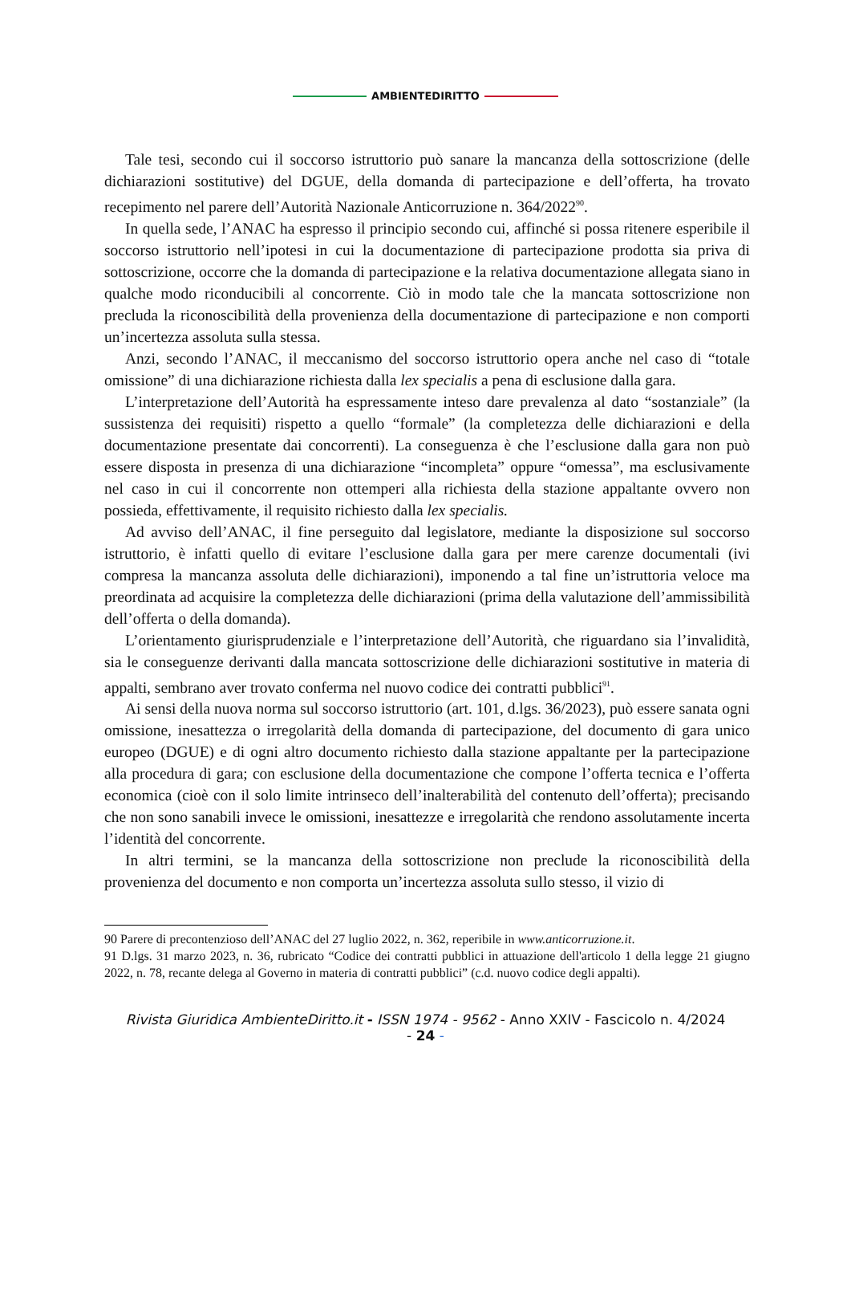AMBIENTEDIRITTO
Tale tesi, secondo cui il soccorso istruttorio può sanare la mancanza della sottoscrizione (delle dichiarazioni sostitutive) del DGUE, della domanda di partecipazione e dell’offerta, ha trovato recepimento nel parere dell’Autorità Nazionale Anticorruzione n. 364/2022<sup>90</sup>.
In quella sede, l’ANAC ha espresso il principio secondo cui, affinché si possa ritenere esperibile il soccorso istruttorio nell’ipotesi in cui la documentazione di partecipazione prodotta sia priva di sottoscrizione, occorre che la domanda di partecipazione e la relativa documentazione allegata siano in qualche modo riconducibili al concorrente. Ciò in modo tale che la mancata sottoscrizione non precluda la riconoscibilità della provenienza della documentazione di partecipazione e non comporti un’incertezza assoluta sulla stessa.
Anzi, secondo l’ANAC, il meccanismo del soccorso istruttorio opera anche nel caso di “totale omissione” di una dichiarazione richiesta dalla lex specialis a pena di esclusione dalla gara.
L’interpretazione dell’Autorità ha espressamente inteso dare prevalenza al dato “sostanziale” (la sussistenza dei requisiti) rispetto a quello “formale” (la completezza delle dichiarazioni e della documentazione presentate dai concorrenti). La conseguenza è che l’esclusione dalla gara non può essere disposta in presenza di una dichiarazione “incompleta” oppure “omessa”, ma esclusivamente nel caso in cui il concorrente non ottemperi alla richiesta della stazione appaltante ovvero non possieda, effettivamente, il requisito richiesto dalla lex specialis.
Ad avviso dell’ANAC, il fine perseguito dal legislatore, mediante la disposizione sul soccorso istruttorio, è infatti quello di evitare l’esclusione dalla gara per mere carenze documentali (ivi compresa la mancanza assoluta delle dichiarazioni), imponendo a tal fine un’istruttoria veloce ma preordinata ad acquisire la completezza delle dichiarazioni (prima della valutazione dell’ammissibilità dell’offerta o della domanda).
L’orientamento giurisprudenziale e l’interpretazione dell’Autorità, che riguardano sia l’invalidità, sia le conseguenze derivanti dalla mancata sottoscrizione delle dichiarazioni sostitutive in materia di appalti, sembrano aver trovato conferma nel nuovo codice dei contratti pubblici<sup>91</sup>.
Ai sensi della nuova norma sul soccorso istruttorio (art. 101, d.lgs. 36/2023), può essere sanata ogni omissione, inesattezza o irregolarità della domanda di partecipazione, del documento di gara unico europeo (DGUE) e di ogni altro documento richiesto dalla stazione appaltante per la partecipazione alla procedura di gara; con esclusione della documentazione che compone l’offerta tecnica e l’offerta economica (cioè con il solo limite intrinseco dell’inalterabilità del contenuto dell’offerta); precisando che non sono sanabili invece le omissioni, inesattezze e irregolarità che rendono assolutamente incerta l’identità del concorrente.
In altri termini, se la mancanza della sottoscrizione non preclude la riconoscibilità della provenienza del documento e non comporta un’incertezza assoluta sullo stesso, il vizio di
90 Parere di precontenzioso dell’ANAC del 27 luglio 2022, n. 362, reperibile in www.anticorruzione.it.
91 D.lgs. 31 marzo 2023, n. 36, rubricato “Codice dei contratti pubblici in attuazione dell'articolo 1 della legge 21 giugno 2022, n. 78, recante delega al Governo in materia di contratti pubblici” (c.d. nuovo codice degli appalti).
Rivista Giuridica AmbienteDiritto.it - ISSN 1974 - 9562 - Anno XXIV - Fascicolo n. 4/2024
- 24 -